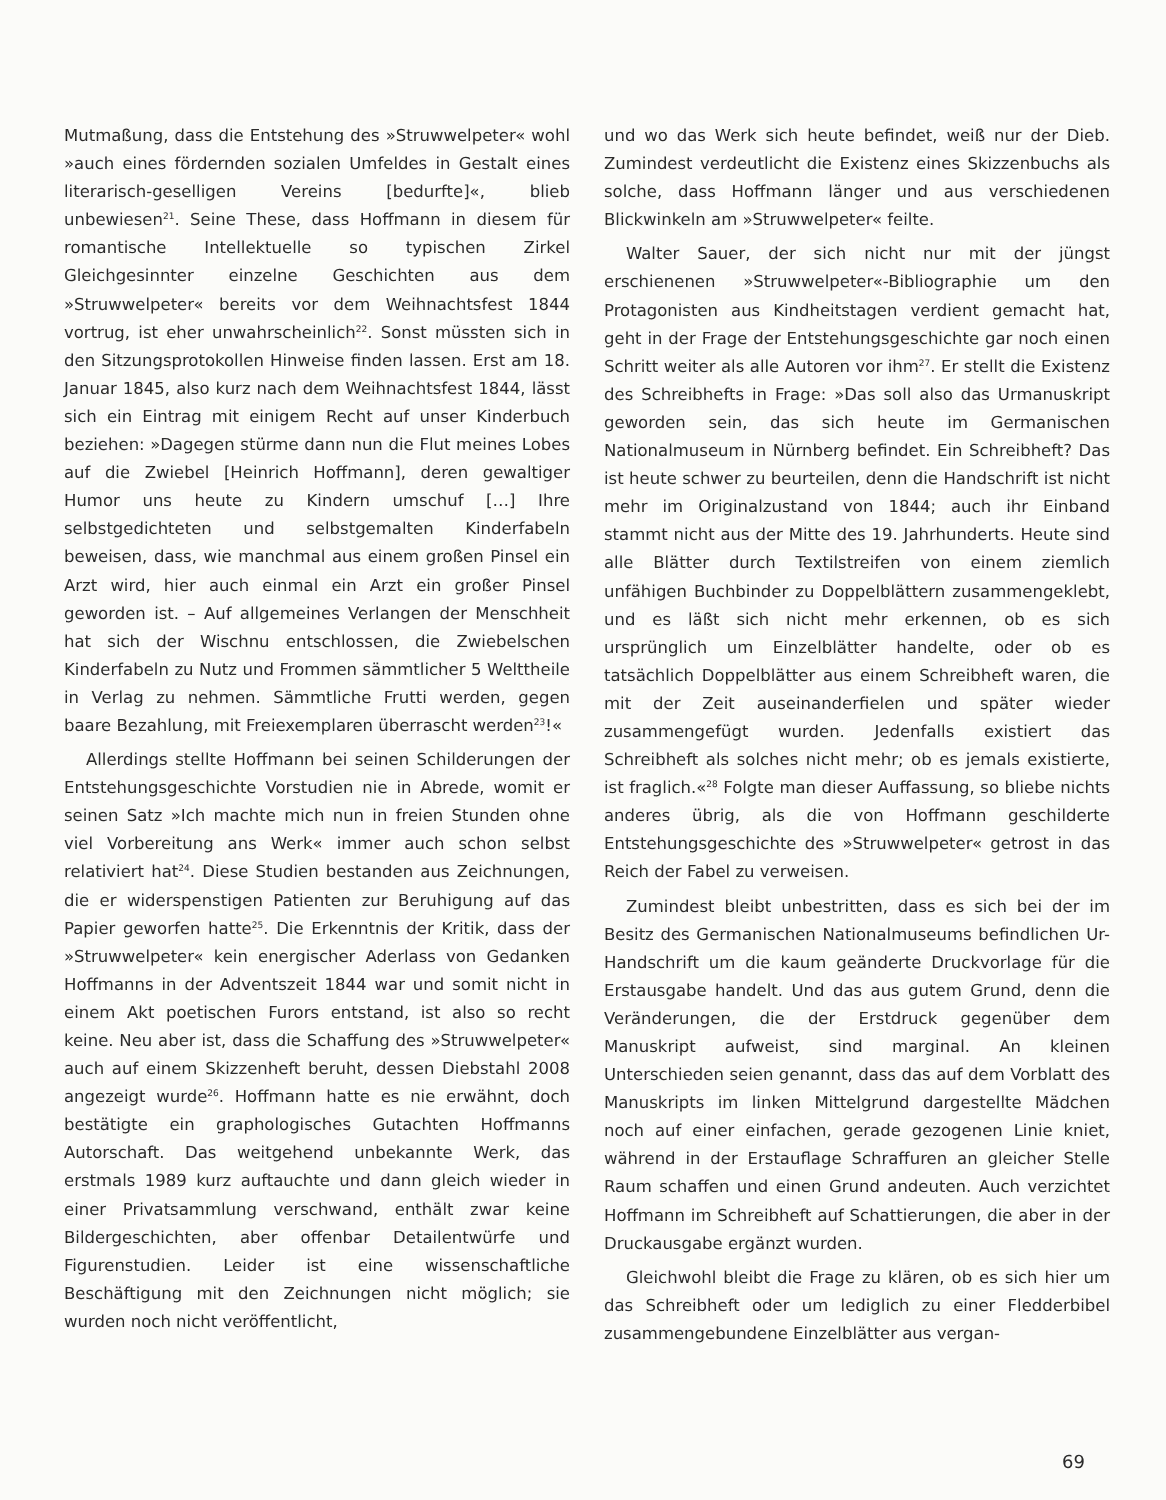Mutmaßung, dass die Entstehung des »Struwwelpeter« wohl »auch eines fördernden sozialen Umfeldes in Gestalt eines literarisch-geselligen Vereins [bedurfte]«, blieb unbewiesen<sup>21</sup>. Seine These, dass Hoffmann in diesem für romantische Intellektuelle so typischen Zirkel Gleichgesinnter einzelne Geschichten aus dem »Struwwelpeter« bereits vor dem Weihnachtsfest 1844 vortrug, ist eher unwahrscheinlich<sup>22</sup>. Sonst müssten sich in den Sitzungsprotokollen Hinweise finden lassen. Erst am 18. Januar 1845, also kurz nach dem Weihnachtsfest 1844, lässt sich ein Eintrag mit einigem Recht auf unser Kinderbuch beziehen: »Dagegen stürme dann nun die Flut meines Lobes auf die Zwiebel [Heinrich Hoffmann], deren gewaltiger Humor uns heute zu Kindern umschuf […] Ihre selbstgedichteten und selbstgemalten Kinderfabeln beweisen, dass, wie manchmal aus einem großen Pinsel ein Arzt wird, hier auch einmal ein Arzt ein großer Pinsel geworden ist. – Auf allgemeines Verlangen der Menschheit hat sich der Wischnu entschlossen, die Zwiebelschen Kinderfabeln zu Nutz und Frommen sämmtlicher 5 Welttheile in Verlag zu nehmen. Sämmtliche Frutti werden, gegen baare Bezahlung, mit Freiexemplaren überrascht werden<sup>23</sup>!«
Allerdings stellte Hoffmann bei seinen Schilderungen der Entstehungsgeschichte Vorstudien nie in Abrede, womit er seinen Satz »Ich machte mich nun in freien Stunden ohne viel Vorbereitung ans Werk« immer auch schon selbst relativiert hat<sup>24</sup>. Diese Studien bestanden aus Zeichnungen, die er widerspenstigen Patienten zur Beruhigung auf das Papier geworfen hatte<sup>25</sup>. Die Erkenntnis der Kritik, dass der »Struwwelpeter« kein energischer Aderlass von Gedanken Hoffmanns in der Adventszeit 1844 war und somit nicht in einem Akt poetischen Furors entstand, ist also so recht keine. Neu aber ist, dass die Schaffung des »Struwwelpeter« auch auf einem Skizzenheft beruht, dessen Diebstahl 2008 angezeigt wurde<sup>26</sup>. Hoffmann hatte es nie erwähnt, doch bestätigte ein graphologisches Gutachten Hoffmanns Autorschaft. Das weitgehend unbekannte Werk, das erstmals 1989 kurz auftauchte und dann gleich wieder in einer Privatsammlung verschwand, enthält zwar keine Bildergeschichten, aber offenbar Detailentwürfe und Figurenstudien. Leider ist eine wissenschaftliche Beschäftigung mit den Zeichnungen nicht möglich; sie wurden noch nicht veröffentlicht,
und wo das Werk sich heute befindet, weiß nur der Dieb. Zumindest verdeutlicht die Existenz eines Skizzenbuchs als solche, dass Hoffmann länger und aus verschiedenen Blickwinkeln am »Struwwelpeter« feilte.
Walter Sauer, der sich nicht nur mit der jüngst erschienenen »Struwwelpeter«-Bibliographie um den Protagonisten aus Kindheitstagen verdient gemacht hat, geht in der Frage der Entstehungsgeschichte gar noch einen Schritt weiter als alle Autoren vor ihm<sup>27</sup>. Er stellt die Existenz des Schreibhefts in Frage: »Das soll also das Urmanuskript geworden sein, das sich heute im Germanischen Nationalmuseum in Nürnberg befindet. Ein Schreibheft? Das ist heute schwer zu beurteilen, denn die Handschrift ist nicht mehr im Originalzustand von 1844; auch ihr Einband stammt nicht aus der Mitte des 19. Jahrhunderts. Heute sind alle Blätter durch Textilstreifen von einem ziemlich unfähigen Buchbinder zu Doppelblättern zusammengeklebt, und es läßt sich nicht mehr erkennen, ob es sich ursprünglich um Einzelblätter handelte, oder ob es tatsächlich Doppelblätter aus einem Schreibheft waren, die mit der Zeit auseinanderfielen und später wieder zusammengefügt wurden. Jedenfalls existiert das Schreibheft als solches nicht mehr; ob es jemals existierte, ist fraglich.«<sup>28</sup> Folgte man dieser Auffassung, so bliebe nichts anderes übrig, als die von Hoffmann geschilderte Entstehungsgeschichte des »Struwwelpeter« getrost in das Reich der Fabel zu verweisen.
Zumindest bleibt unbestritten, dass es sich bei der im Besitz des Germanischen Nationalmuseums befindlichen Ur-Handschrift um die kaum geänderte Druckvorlage für die Erstausgabe handelt. Und das aus gutem Grund, denn die Veränderungen, die der Erstdruck gegenüber dem Manuskript aufweist, sind marginal. An kleinen Unterschieden seien genannt, dass das auf dem Vorblatt des Manuskripts im linken Mittelgrund dargestellte Mädchen noch auf einer einfachen, gerade gezogenen Linie kniet, während in der Erstauflage Schraffuren an gleicher Stelle Raum schaffen und einen Grund andeuten. Auch verzichtet Hoffmann im Schreibheft auf Schattierungen, die aber in der Druckausgabe ergänzt wurden.
Gleichwohl bleibt die Frage zu klären, ob es sich hier um das Schreibheft oder um lediglich zu einer Fledderbibel zusammengebundene Einzelblätter aus vergan-
69